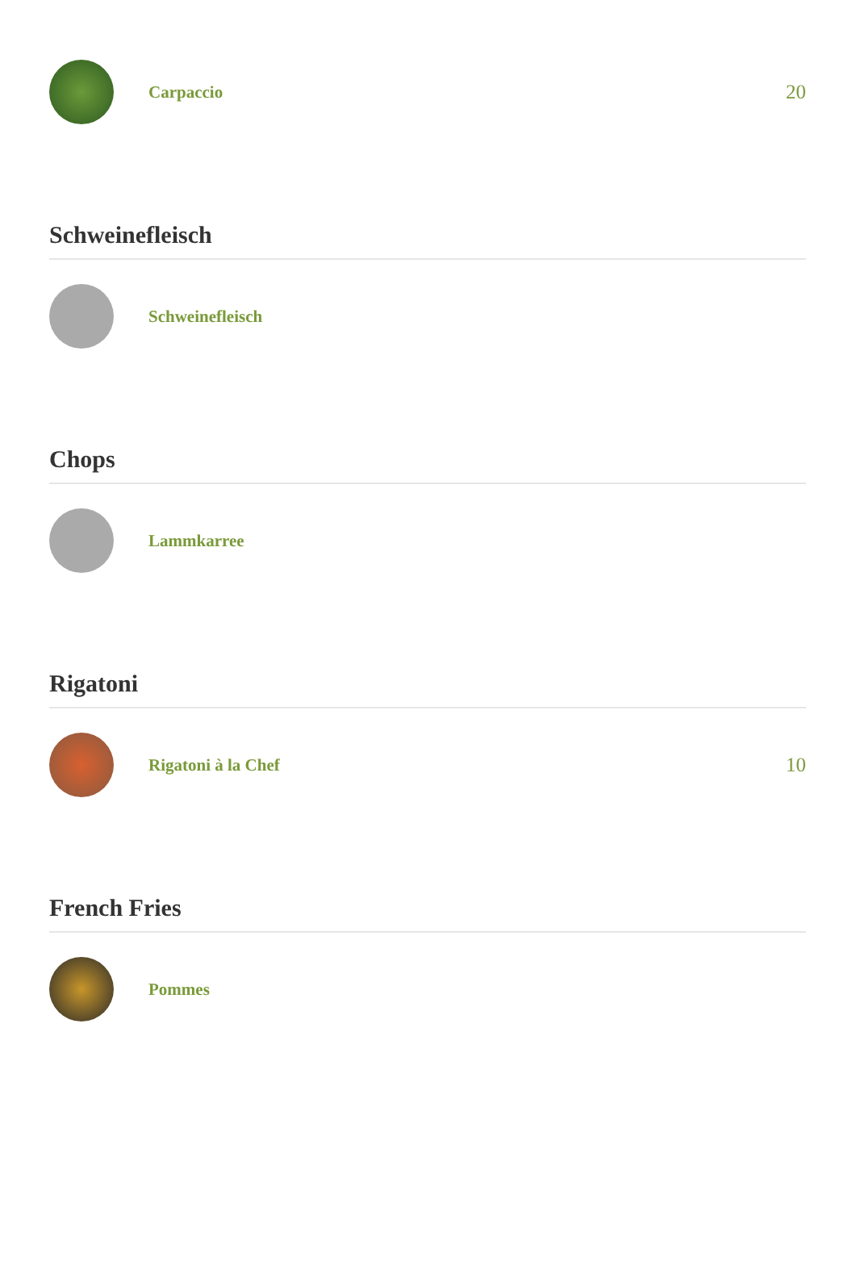Carpaccio
20
Schweinefleisch
Schweinefleisch
Chops
Lammkarree
Rigatoni
Rigatoni à la Chef
10
French Fries
Pommes